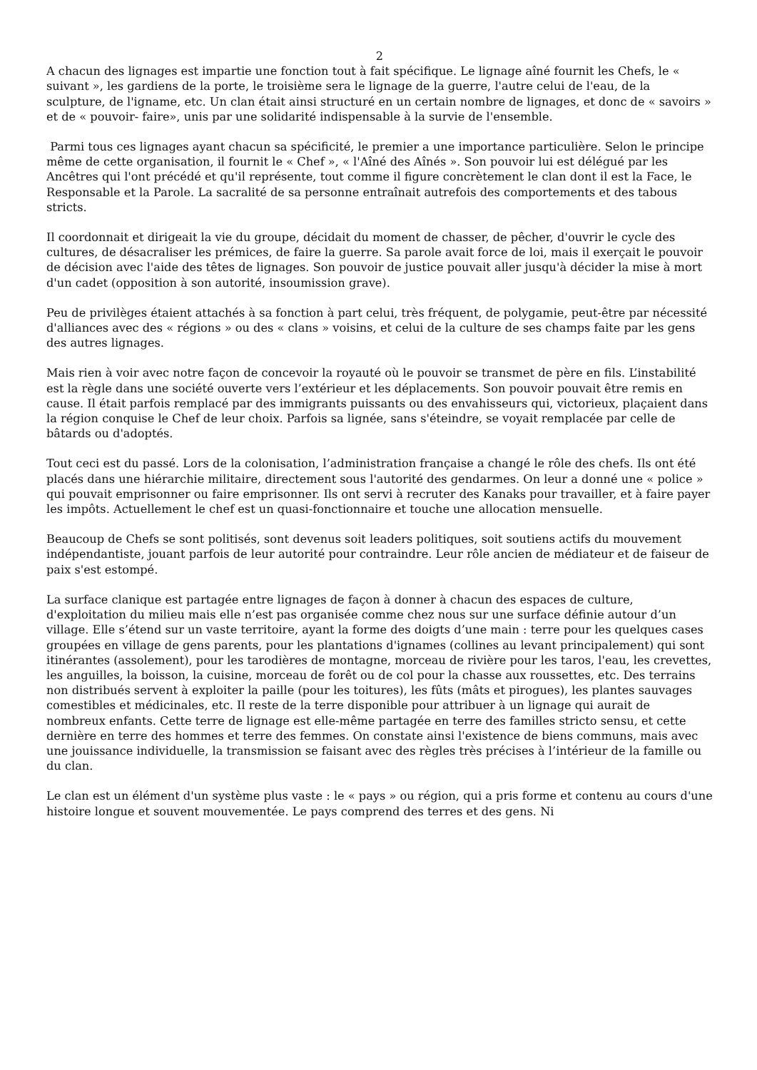2
A chacun des lignages est impartie une fonction tout à fait spécifique. Le lignage aîné fournit les Chefs, le « suivant », les gardiens de la porte, le troisième sera le lignage de la guerre, l'autre celui de l'eau, de la sculpture, de l'igname, etc. Un clan était ainsi structuré en un certain nombre de lignages, et donc de « savoirs » et de « pouvoir- faire», unis par une solidarité indispensable à la survie de l'ensemble.
Parmi tous ces lignages ayant chacun sa spécificité, le premier a une importance particulière. Selon le principe même de cette organisation, il fournit le « Chef », « l'Aîné des Aînés ». Son pouvoir lui est délégué par les Ancêtres qui l'ont précédé et qu'il représente, tout comme il figure concrètement le clan dont il est la Face, le Responsable et la Parole. La sacralité de sa personne entraînait autrefois des comportements et des tabous stricts.
Il coordonnait et dirigeait la vie du groupe, décidait du moment de chasser, de pêcher, d'ouvrir le cycle des cultures, de désacraliser les prémices, de faire la guerre. Sa parole avait force de loi, mais il exerçait le pouvoir de décision avec l'aide des têtes de lignages. Son pouvoir de justice pouvait aller jusqu'à décider la mise à mort d'un cadet (opposition à son autorité, insoumission grave).
Peu de privilèges étaient attachés à sa fonction à part celui, très fréquent, de polygamie, peut-être par nécessité d'alliances avec des « régions » ou des « clans » voisins, et celui de la culture de ses champs faite par les gens des autres lignages.
Mais rien à voir avec notre façon de concevoir la royauté où le pouvoir se transmet de père en fils. L’instabilité est la règle dans une société ouverte vers l’extérieur et les déplacements. Son pouvoir pouvait être remis en cause. Il était parfois remplacé par des immigrants puissants ou des envahisseurs qui, victorieux, plaçaient dans la région conquise le Chef de leur choix. Parfois sa lignée, sans s'éteindre, se voyait remplacée par celle de bâtards ou d'adoptés.
Tout ceci est du passé. Lors de la colonisation, l’administration française a changé le rôle des chefs. Ils ont été placés dans une hiérarchie militaire, directement sous l'autorité des gendarmes. On leur a donné une « police » qui pouvait emprisonner ou faire emprisonner. Ils ont servi à recruter des Kanaks pour travailler, et à faire payer les impôts. Actuellement le chef est un quasi-fonctionnaire et touche une allocation mensuelle.
Beaucoup de Chefs se sont politisés, sont devenus soit leaders politiques, soit soutiens actifs du mouvement indépendantiste, jouant parfois de leur autorité pour contraindre. Leur rôle ancien de médiateur et de faiseur de paix s'est estompé.
La surface clanique est partagée entre lignages de façon à donner à chacun des espaces de culture, d'exploitation du milieu mais elle n’est pas organisée comme chez nous sur une surface définie autour d’un village. Elle s’étend sur un vaste territoire, ayant la forme des doigts d’une main : terre pour les quelques cases groupées en village de gens parents, pour les plantations d'ignames (collines au levant principalement) qui sont itinérantes (assolement), pour les tarodières de montagne, morceau de rivière pour les taros, l'eau, les crevettes, les anguilles, la boisson, la cuisine, morceau de forêt ou de col pour la chasse aux roussettes, etc. Des terrains non distribués servent à exploiter la paille (pour les toitures), les fûts (mâts et pirogues), les plantes sauvages comestibles et médicinales, etc. Il reste de la terre disponible pour attribuer à un lignage qui aurait de nombreux enfants. Cette terre de lignage est elle-même partagée en terre des familles stricto sensu, et cette dernière en terre des hommes et terre des femmes. On constate ainsi l'existence de biens communs, mais avec une jouissance individuelle, la transmission se faisant avec des règles très précises à l’intérieur de la famille ou du clan.
Le clan est un élément d'un système plus vaste : le « pays » ou région, qui a pris forme et contenu au cours d'une histoire longue et souvent mouvementée. Le pays comprend des terres et des gens. Ni